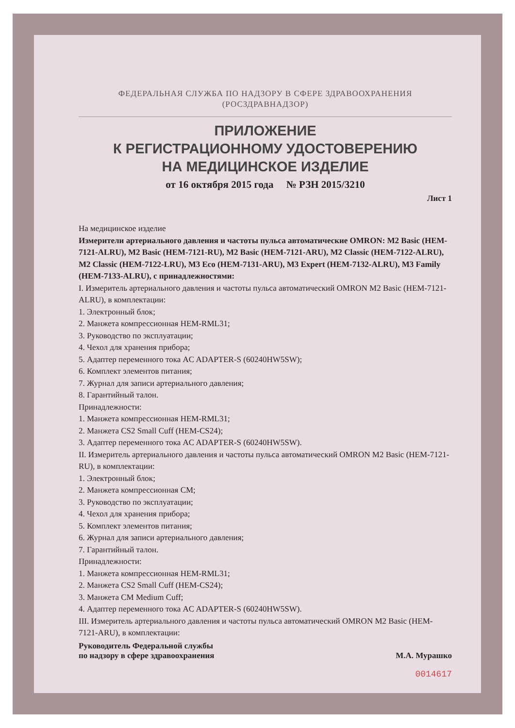ФЕДЕРАЛЬНАЯ СЛУЖБА ПО НАДЗОРУ В СФЕРЕ ЗДРАВООХРАНЕНИЯ
(РОСЗДРАВНАДЗОР)
ПРИЛОЖЕНИЕ
К РЕГИСТРАЦИОННОМУ УДОСТОВЕРЕНИЮ
НА МЕДИЦИНСКОЕ ИЗДЕЛИЕ
от 16 октября 2015 года № РЗН 2015/3210
Лист 1
На медицинское изделие
Измерители артериального давления и частоты пульса автоматические OMRON: M2 Basic (HEM-7121-ALRU), M2 Basic (HEM-7121-RU), M2 Basic (HEM-7121-ARU), M2 Classic (HEM-7122-ALRU), M2 Classic (HEM-7122-LRU), M3 Eco (HEM-7131-ARU), M3 Expert (HEM-7132-ALRU), M3 Family (HEM-7133-ALRU), с принадлежностями:
I. Измеритель артериального давления и частоты пульса автоматический OMRON M2 Basic (HEM-7121-ALRU), в комплектации:
1. Электронный блок;
2. Манжета компрессионная HEM-RML31;
3. Руководство по эксплуатации;
4. Чехол для хранения прибора;
5. Адаптер переменного тока AC ADAPTER-S (60240HW5SW);
6. Комплект элементов питания;
7. Журнал для записи артериального давления;
8. Гарантийный талон.
Принадлежности:
1. Манжета компрессионная HEM-RML31;
2. Манжета CS2 Small Cuff (HEM-CS24);
3. Адаптер переменного тока AC ADAPTER-S (60240HW5SW).
II. Измеритель артериального давления и частоты пульса автоматический OMRON M2 Basic (HEM-7121-RU), в комплектации:
1. Электронный блок;
2. Манжета компрессионная CM;
3. Руководство по эксплуатации;
4. Чехол для хранения прибора;
5. Комплект элементов питания;
6. Журнал для записи артериального давления;
7. Гарантийный талон.
Принадлежности:
1. Манжета компрессионная HEM-RML31;
2. Манжета CS2 Small Cuff (HEM-CS24);
3. Манжета CM Medium Cuff;
4. Адаптер переменного тока AC ADAPTER-S (60240HW5SW).
III. Измеритель артериального давления и частоты пульса автоматический OMRON M2 Basic (HEM-7121-ARU), в комплектации:
Руководитель Федеральной службы
по надзору в сфере здравоохранения
М.А. Мурашко
0014617